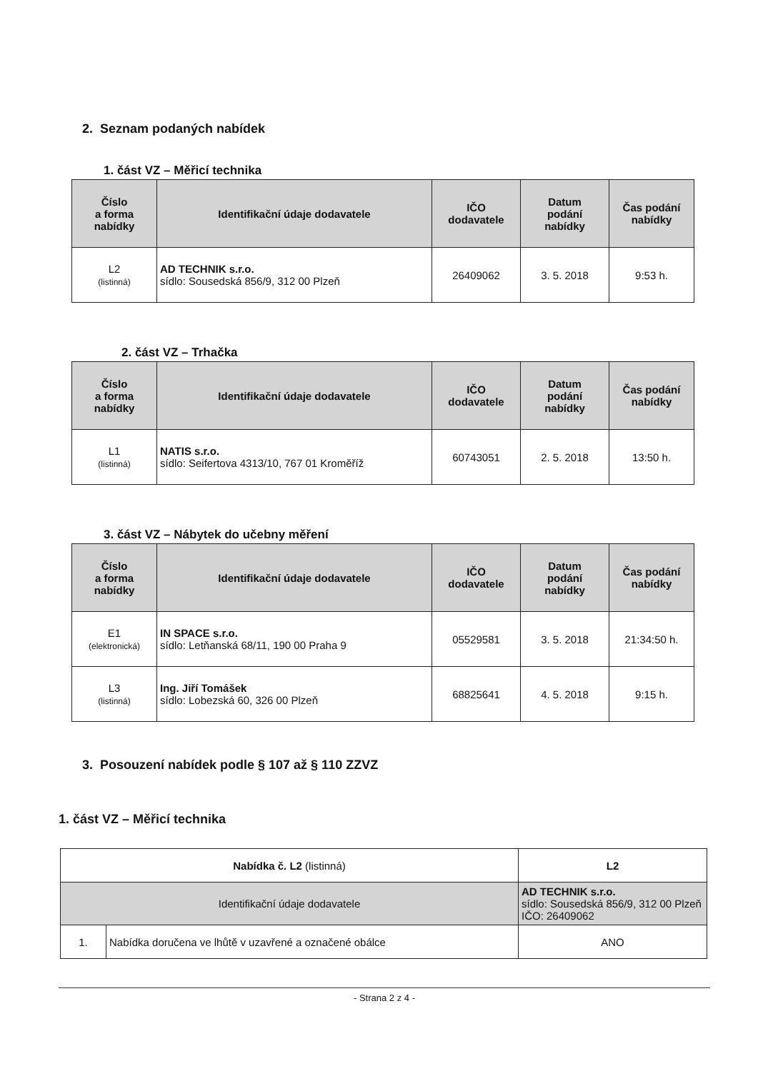2. Seznam podaných nabídek
1. část VZ – Měřicí technika
| Číslo a forma nabídky | Identifikační údaje dodavatele | IČO dodavatele | Datum podání nabídky | Čas podání nabídky |
| --- | --- | --- | --- | --- |
| L2 (listinná) | AD TECHNIK s.r.o. sídlo: Sousedská 856/9, 312 00 Plzeň | 26409062 | 3. 5. 2018 | 9:53 h. |
2. část VZ – Trhačka
| Číslo a forma nabídky | Identifikační údaje dodavatele | IČO dodavatele | Datum podání nabídky | Čas podání nabídky |
| --- | --- | --- | --- | --- |
| L1 (listinná) | NATIS s.r.o. sídlo: Seifertova 4313/10, 767 01 Kroměříž | 60743051 | 2. 5. 2018 | 13:50 h. |
3. část VZ – Nábytek do učebny měření
| Číslo a forma nabídky | Identifikační údaje dodavatele | IČO dodavatele | Datum podání nabídky | Čas podání nabídky |
| --- | --- | --- | --- | --- |
| E1 (elektronická) | IN SPACE s.r.o. sídlo: Letňanská 68/11, 190 00 Praha 9 | 05529581 | 3. 5. 2018 | 21:34:50 h. |
| L3 (listinná) | Ing. Jiří Tomášek sídlo: Lobezská 60, 326 00 Plzeň | 68825641 | 4. 5. 2018 | 9:15 h. |
3. Posouzení nabídek podle § 107 až § 110 ZZVZ
1. část VZ – Měřicí technika
| Nabídka č. L2 (listinná) | | L2 |
| Identifikační údaje dodavatele | | AD TECHNIK s.r.o. sídlo: Sousedská 856/9, 312 00 Plzeň IČO: 26409062 |
| 1. | Nabídka doručena ve lhůtě v uzavřené a označené obálce | ANO |
- Strana 2 z 4 -